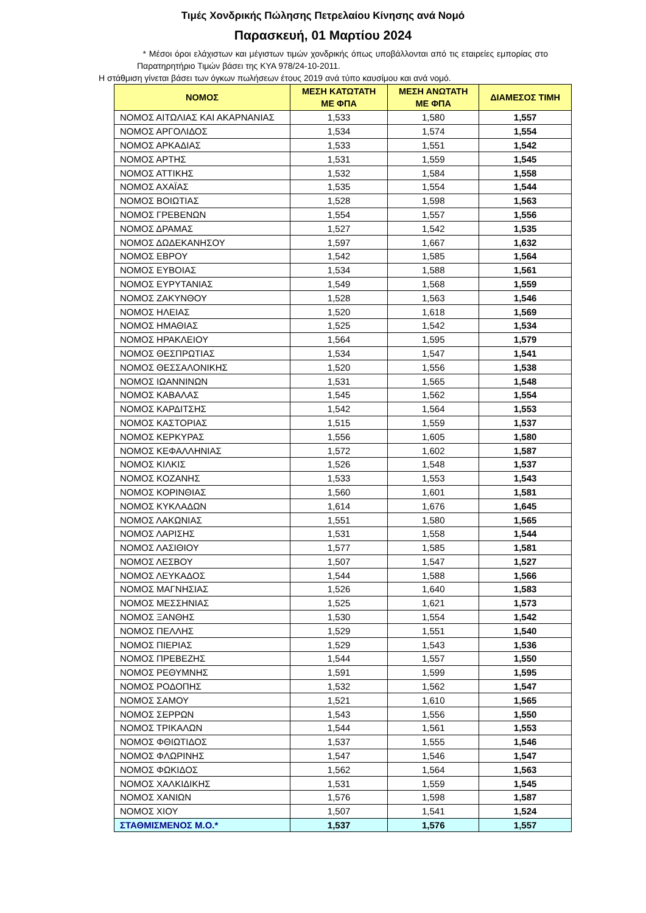Τιμές Χονδρικής Πώλησης Πετρελαίου Κίνησης ανά Νομό
Παρασκευή, 01 Μαρτίου 2024
* Μέσοι όροι ελάχιστων και μέγιστων τιμών χονδρικής όπως υποβάλλονται από τις εταιρείες εμπορίας στο Παρατηρητήριο Τιμών βάσει της ΚΥΑ 978/24-10-2011.
Η στάθμιση γίνεται βάσει των όγκων πωλήσεων έτους 2019 ανά τύπο καυσίμου και ανά νομό.
| ΝΟΜΟΣ | ΜΕΣΗ ΚΑΤΩΤΑΤΗ ΜΕ ΦΠΑ | ΜΕΣΗ ΑΝΩΤΑΤΗ ΜΕ ΦΠΑ | ΔΙΑΜΕΣΟΣ ΤΙΜΗ |
| --- | --- | --- | --- |
| ΝΟΜΟΣ ΑΙΤΩΛΙΑΣ ΚΑΙ ΑΚΑΡΝΑΝΙΑΣ | 1,533 | 1,580 | 1,557 |
| ΝΟΜΟΣ ΑΡΓΟΛΙΔΟΣ | 1,534 | 1,574 | 1,554 |
| ΝΟΜΟΣ ΑΡΚΑΔΙΑΣ | 1,533 | 1,551 | 1,542 |
| ΝΟΜΟΣ ΑΡΤΗΣ | 1,531 | 1,559 | 1,545 |
| ΝΟΜΟΣ ΑΤΤΙΚΗΣ | 1,532 | 1,584 | 1,558 |
| ΝΟΜΟΣ ΑΧΑΪΑΣ | 1,535 | 1,554 | 1,544 |
| ΝΟΜΟΣ ΒΟΙΩΤΙΑΣ | 1,528 | 1,598 | 1,563 |
| ΝΟΜΟΣ ΓΡΕΒΕΝΩΝ | 1,554 | 1,557 | 1,556 |
| ΝΟΜΟΣ ΔΡΑΜΑΣ | 1,527 | 1,542 | 1,535 |
| ΝΟΜΟΣ ΔΩΔΕΚΑΝΗΣΟΥ | 1,597 | 1,667 | 1,632 |
| ΝΟΜΟΣ ΕΒΡΟΥ | 1,542 | 1,585 | 1,564 |
| ΝΟΜΟΣ ΕΥΒΟΙΑΣ | 1,534 | 1,588 | 1,561 |
| ΝΟΜΟΣ ΕΥΡΥΤΑΝΙΑΣ | 1,549 | 1,568 | 1,559 |
| ΝΟΜΟΣ ΖΑΚΥΝΘΟΥ | 1,528 | 1,563 | 1,546 |
| ΝΟΜΟΣ ΗΛΕΙΑΣ | 1,520 | 1,618 | 1,569 |
| ΝΟΜΟΣ ΗΜΑΘΙΑΣ | 1,525 | 1,542 | 1,534 |
| ΝΟΜΟΣ ΗΡΑΚΛΕΙΟΥ | 1,564 | 1,595 | 1,579 |
| ΝΟΜΟΣ ΘΕΣΠΡΩΤΙΑΣ | 1,534 | 1,547 | 1,541 |
| ΝΟΜΟΣ ΘΕΣΣΑΛΟΝΙΚΗΣ | 1,520 | 1,556 | 1,538 |
| ΝΟΜΟΣ ΙΩΑΝΝΙΝΩΝ | 1,531 | 1,565 | 1,548 |
| ΝΟΜΟΣ ΚΑΒΑΛΑΣ | 1,545 | 1,562 | 1,554 |
| ΝΟΜΟΣ ΚΑΡΔΙΤΣΗΣ | 1,542 | 1,564 | 1,553 |
| ΝΟΜΟΣ ΚΑΣΤΟΡΙΑΣ | 1,515 | 1,559 | 1,537 |
| ΝΟΜΟΣ ΚΕΡΚΥΡΑΣ | 1,556 | 1,605 | 1,580 |
| ΝΟΜΟΣ ΚΕΦΑΛΛΗΝΙΑΣ | 1,572 | 1,602 | 1,587 |
| ΝΟΜΟΣ ΚΙΛΚΙΣ | 1,526 | 1,548 | 1,537 |
| ΝΟΜΟΣ ΚΟΖΑΝΗΣ | 1,533 | 1,553 | 1,543 |
| ΝΟΜΟΣ ΚΟΡΙΝΘΙΑΣ | 1,560 | 1,601 | 1,581 |
| ΝΟΜΟΣ ΚΥΚΛΑΔΩΝ | 1,614 | 1,676 | 1,645 |
| ΝΟΜΟΣ ΛΑΚΩΝΙΑΣ | 1,551 | 1,580 | 1,565 |
| ΝΟΜΟΣ ΛΑΡΙΣΗΣ | 1,531 | 1,558 | 1,544 |
| ΝΟΜΟΣ ΛΑΣΙΘΙΟΥ | 1,577 | 1,585 | 1,581 |
| ΝΟΜΟΣ ΛΕΣΒΟΥ | 1,507 | 1,547 | 1,527 |
| ΝΟΜΟΣ ΛΕΥΚΑΔΟΣ | 1,544 | 1,588 | 1,566 |
| ΝΟΜΟΣ ΜΑΓΝΗΣΙΑΣ | 1,526 | 1,640 | 1,583 |
| ΝΟΜΟΣ ΜΕΣΣΗΝΙΑΣ | 1,525 | 1,621 | 1,573 |
| ΝΟΜΟΣ ΞΑΝΘΗΣ | 1,530 | 1,554 | 1,542 |
| ΝΟΜΟΣ ΠΕΛΛΗΣ | 1,529 | 1,551 | 1,540 |
| ΝΟΜΟΣ ΠΙΕΡΙΑΣ | 1,529 | 1,543 | 1,536 |
| ΝΟΜΟΣ ΠΡΕΒΕΖΗΣ | 1,544 | 1,557 | 1,550 |
| ΝΟΜΟΣ ΡΕΘΥΜΝΗΣ | 1,591 | 1,599 | 1,595 |
| ΝΟΜΟΣ ΡΟΔΟΠΗΣ | 1,532 | 1,562 | 1,547 |
| ΝΟΜΟΣ ΣΑΜΟΥ | 1,521 | 1,610 | 1,565 |
| ΝΟΜΟΣ ΣΕΡΡΩΝ | 1,543 | 1,556 | 1,550 |
| ΝΟΜΟΣ ΤΡΙΚΑΛΩΝ | 1,544 | 1,561 | 1,553 |
| ΝΟΜΟΣ ΦΘΙΩΤΙΔΟΣ | 1,537 | 1,555 | 1,546 |
| ΝΟΜΟΣ ΦΛΩΡΙΝΗΣ | 1,547 | 1,546 | 1,547 |
| ΝΟΜΟΣ ΦΩΚΙΔΟΣ | 1,562 | 1,564 | 1,563 |
| ΝΟΜΟΣ ΧΑΛΚΙΔΙΚΗΣ | 1,531 | 1,559 | 1,545 |
| ΝΟΜΟΣ ΧΑΝΙΩΝ | 1,576 | 1,598 | 1,587 |
| ΝΟΜΟΣ ΧΙΟΥ | 1,507 | 1,541 | 1,524 |
| ΣΤΑΘΜΙΣΜΕΝΟΣ Μ.Ο.* | 1,537 | 1,576 | 1,557 |